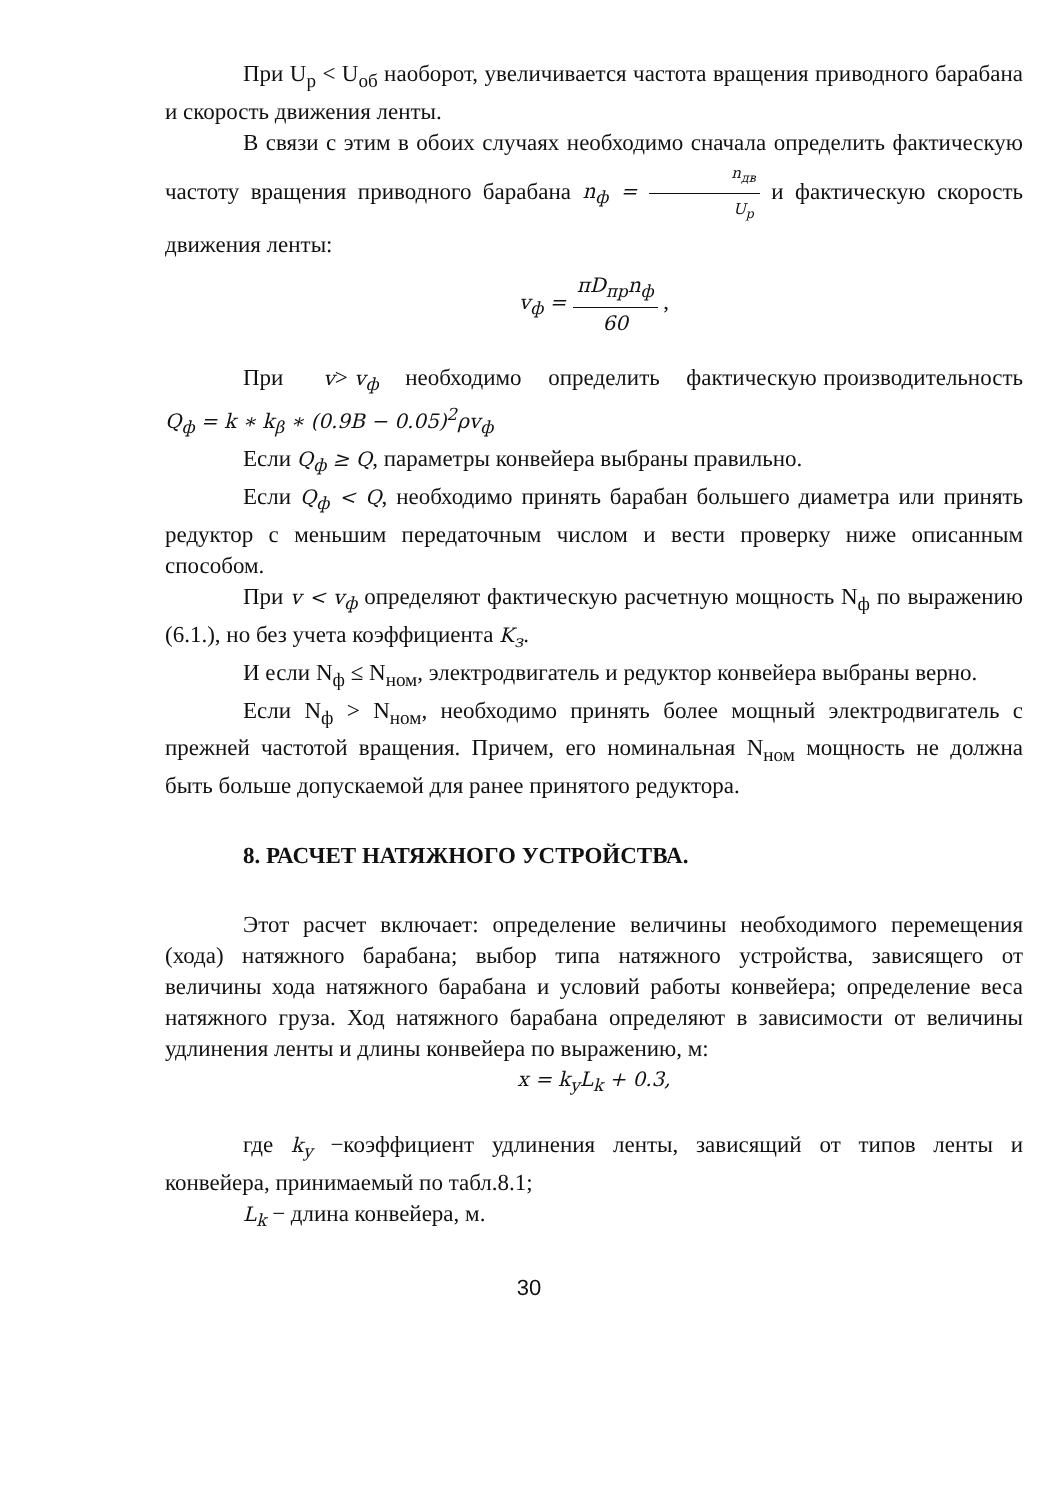При U<sub>р</sub> < U<sub>об</sub> наоборот, увеличивается частота вращения приводного барабана и скорость движения ленты.
В связи с этим в обоих случаях необходимо сначала определить фактическую частоту вращения приводного барабана n<sub>ф</sub> = n<sub>дв</sub> U<sub>р</sub> и фактическую скорость движения ленты:
v<sub>ф</sub> = πD<sub>пр</sub>n<sub>ф</sub> 60 ,
При v> v<sub>ф</sub> необходимо определить фактическую производительность Q<sub>ф</sub> = k ∗ k<sub>β</sub> ∗ (0.9B − 0.05)<sup>2</sup>ρv<sub>ф</sub>
Если Q<sub>ф</sub> ≥ Q, параметры конвейера выбраны правильно.
Если Q<sub>ф</sub> < Q, необходимо принять барабан большего диаметра или принять редуктор с меньшим передаточным числом и вести проверку ниже описанным способом.
При v < v<sub>ф</sub> определяют фактическую расчетную мощность N<sub>ф</sub> по выражению (6.1.), но без учета коэффициента K<sub>з</sub>.
И если N<sub>ф</sub> ≤ N<sub>ном</sub>, электродвигатель и редуктор конвейера выбраны верно.
Если N<sub>ф</sub> > N<sub>ном</sub>, необходимо принять более мощный электродвигатель с прежней частотой вращения. Причем, его номинальная N<sub>ном</sub> мощность не должна быть больше допускаемой для ранее принятого редуктора.
8. РАСЧЕТ НАТЯЖНОГО УСТРОЙСТВА.
Этот расчет включает: определение величины необходимого перемещения (хода) натяжного барабана; выбор типа натяжного устройства, зависящего от величины хода натяжного барабана и условий работы конвейера; определение веса натяжного груза. Ход натяжного барабана определяют в зависимости от величины удлинения ленты и длины конвейера по выражению, м:
x = k<sub>y</sub>L<sub>k</sub> + 0.3,
где k<sub>y</sub> −коэффициент удлинения ленты, зависящий от типов ленты и конвейера, принимаемый по табл.8.1;
L<sub>k</sub> − длина конвейера, м.
30